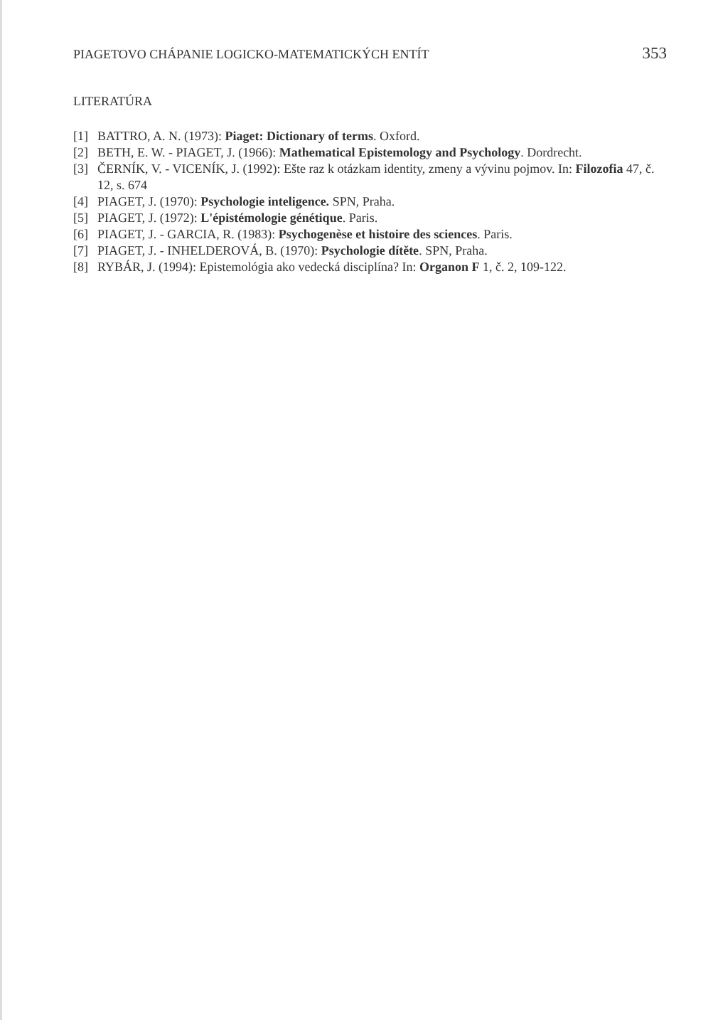PIAGETOVO CHÁPANIE LOGICKO-MATEMATICKÝCH ENTÍT 353
LITERATÚRA
[1] BATTRO, A. N. (1973): Piaget: Dictionary of terms. Oxford.
[2] BETH, E. W. - PIAGET, J. (1966): Mathematical Epistemology and Psychology. Dordrecht.
[3] ČERNÍK, V. - VICENÍK, J. (1992): Ešte raz k otázkam identity, zmeny a vývinu pojmov. In: Filozofia 47, č. 12, s. 674
[4] PIAGET, J. (1970): Psychologie inteligence. SPN, Praha.
[5] PIAGET, J. (1972): L'épistémologie génétique. Paris.
[6] PIAGET, J. - GARCIA, R. (1983): Psychogenèse et histoire des sciences. Paris.
[7] PIAGET, J. - INHELDEROVÁ, B. (1970): Psychologie dítěte. SPN, Praha.
[8] RYBÁR, J. (1994): Epistemológia ako vedecká disciplína? In: Organon F 1, č. 2, 109-122.